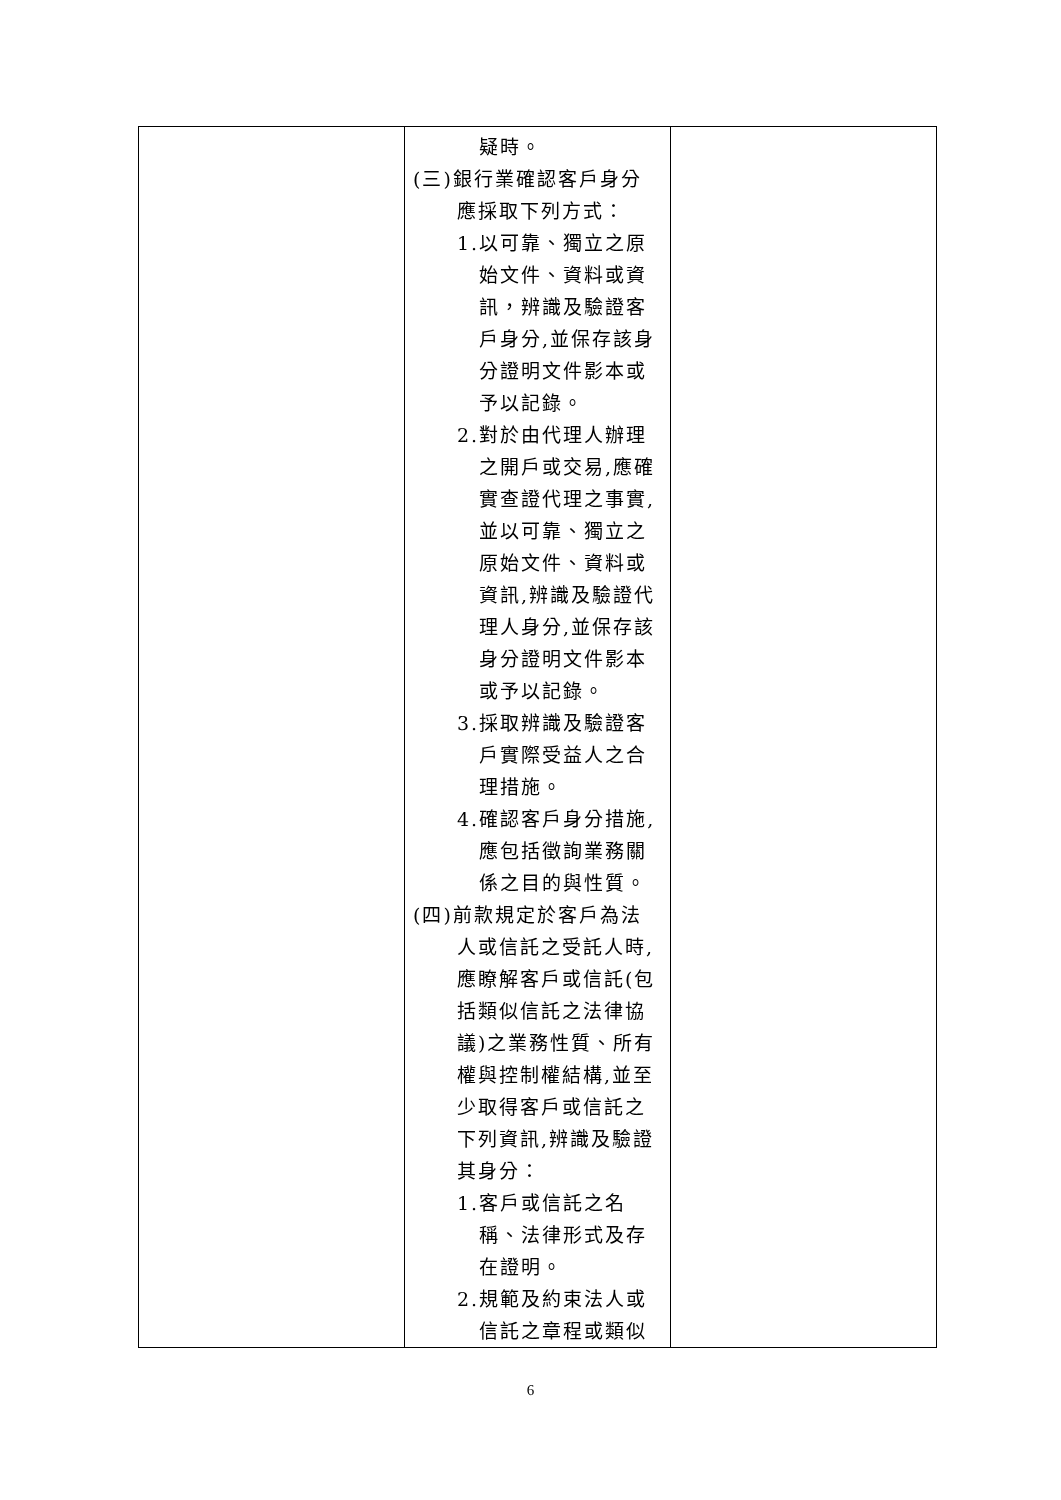| | 疑時。 (三)銀行業確認客戶身分應採取下列方式： 1.以可靠、獨立之原始文件、資料或資訊，辨識及驗證客戶身分,並保存該身分證明文件影本或予以記錄。 2.對於由代理人辦理之開戶或交易,應確實查證代理之事實,並以可靠、獨立之原始文件、資料或資訊,辨識及驗證代理人身分,並保存該身分證明文件影本或予以記錄。 3.採取辨識及驗證客戶實際受益人之合理措施。 4.確認客戶身分措施,應包括徵詢業務關係之目的與性質。 (四)前款規定於客戶為法人或信託之受託人時,應瞭解客戶或信託(包括類似信託之法律協議)之業務性質、所有權與控制權結構,並至少取得客戶或信託之下列資訊,辨識及驗證其身分： 1.客戶或信託之名稱、法律形式及存在證明。 2.規範及約束法人或信託之章程或類似 | |
6